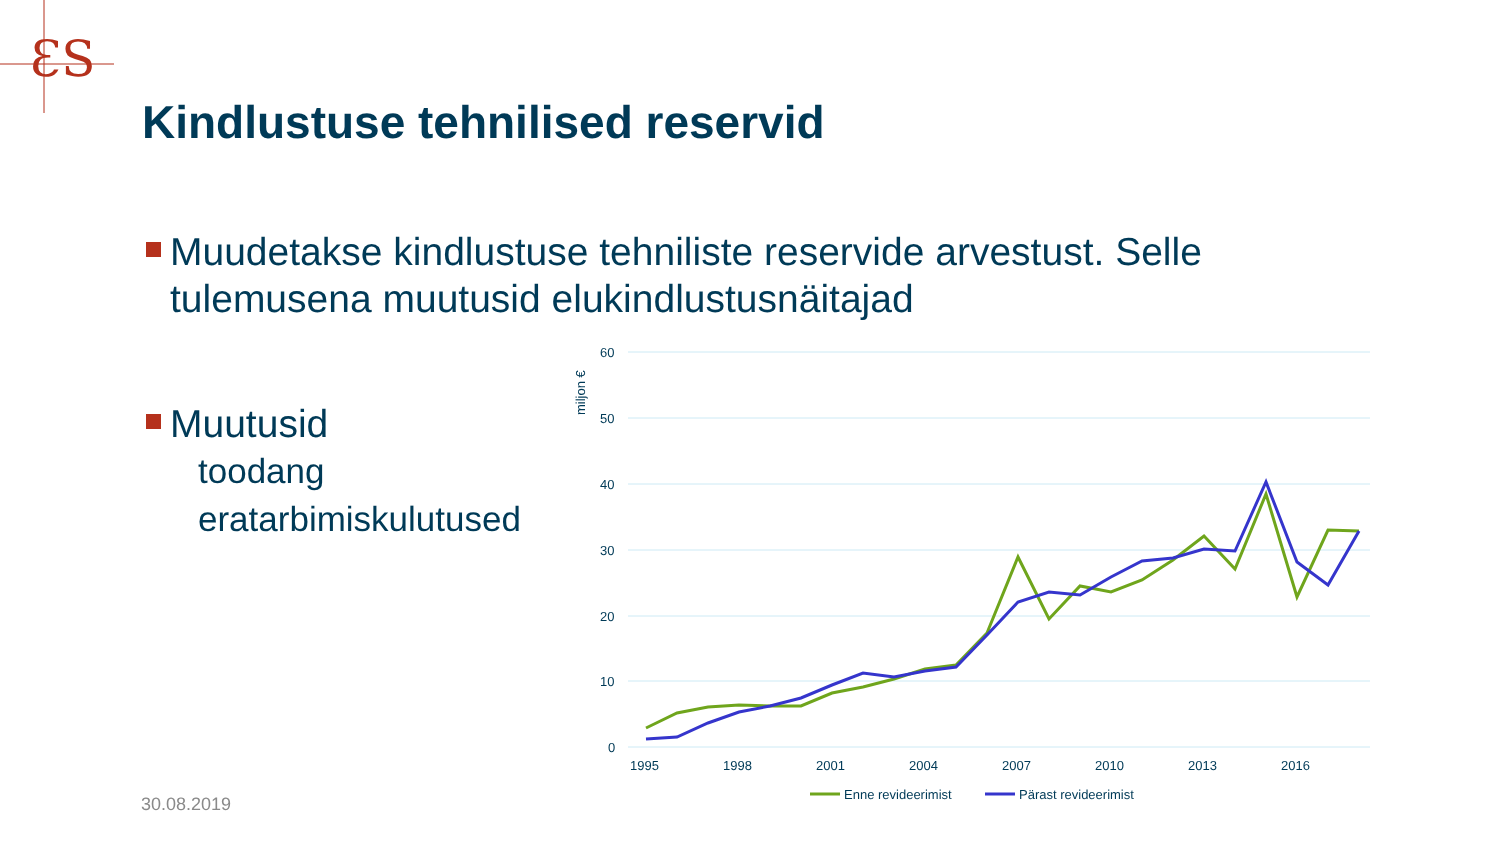ƐS
Kindlustuse tehnilised reservid
Muudetakse kindlustuse tehniliste reservide arvestust. Selle tulemusena muutusid elukindlustusnäitajad
Muutusid
toodang
eratarbimiskulutused
60
50
40
30
20
10
0
miljon €
1995
1998
2001
2004
2007
2010
2013
2016
Enne revideerimist
Pärast revideerimist
30.08.2019